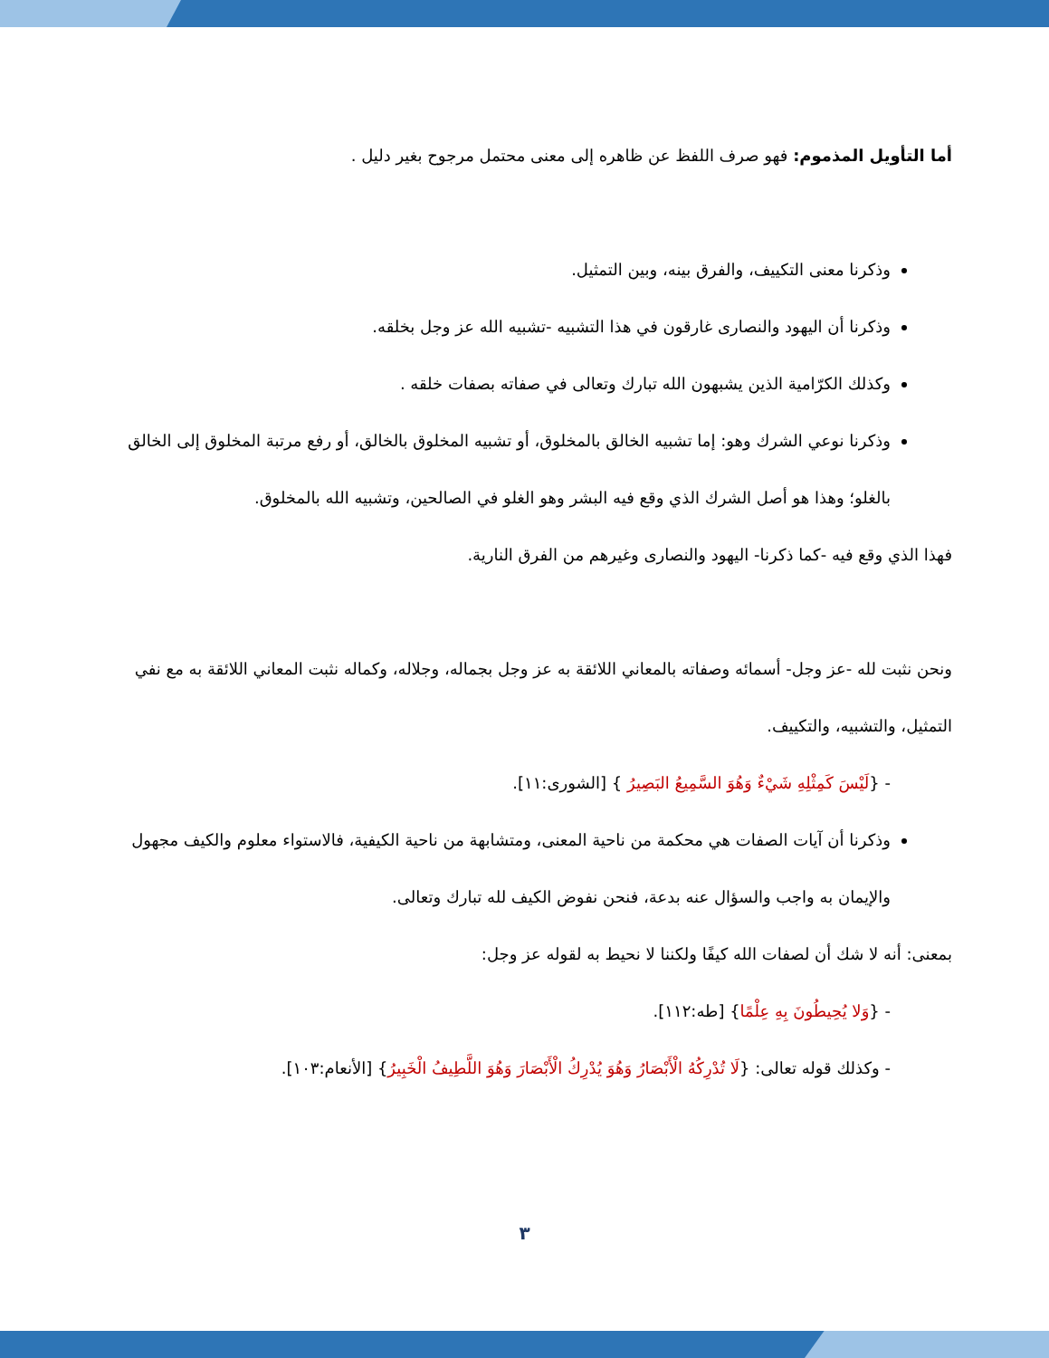أما التأويل المذموم: فهو صرف اللفظ عن ظاهره إلى معنى محتمل مرجوح بغير دليل .
وذكرنا معنى التكييف، والفرق بينه، وبين التمثيل.
وذكرنا أن اليهود والنصارى غارقون في هذا التشبيه -تشبيه الله عز وجل بخلقه.
وكذلك الكرّامية الذين يشبهون الله تبارك وتعالى في صفاته بصفات خلقه .
وذكرنا نوعي الشرك وهو: إما تشبيه الخالق بالمخلوق، أو تشبيه المخلوق بالخالق، أو رفع مرتبة المخلوق إلى الخالق بالغلو؛ وهذا هو أصل الشرك الذي وقع فيه البشر وهو الغلو في الصالحين، وتشبيه الله بالمخلوق.
فهذا الذي وقع فيه -كما ذكرنا- اليهود والنصارى وغيرهم من الفرق النارية.
ونحن نثبت لله -عز وجل- أسمائه وصفاته بالمعاني اللائقة به عز وجل بجماله، وجلاله، وكماله نثبت المعاني اللائقة به مع نفي التمثيل، والتشبيه، والتكييف.
- {لَيْسَ كَمِثْلِهِ شَيْءٌ وَهُوَ السَّمِيعُ البَصِيرُ } [الشورى:١١].
وذكرنا أن آيات الصفات هي محكمة من ناحية المعنى، ومتشابهة من ناحية الكيفية، فالاستواء معلوم والكيف مجهول والإيمان به واجب والسؤال عنه بدعة، فنحن نفوض الكيف لله تبارك وتعالى.
بمعنى: أنه لا شك أن لصفات الله كيفًا ولكننا لا نحيط به لقوله عز وجل:
- {وَلا يُحِيطُونَ بِهِ عِلْمًا} [طه:١١٢].
- وكذلك قوله تعالى: {لَا تُدْرِكُهُ الْأَبْصَارُ وَهُوَ يُدْرِكُ الْأَبْصَارَ وَهُوَ اللَّطِيفُ الْخَبِيرُ} [الأنعام:١٠٣].
٣